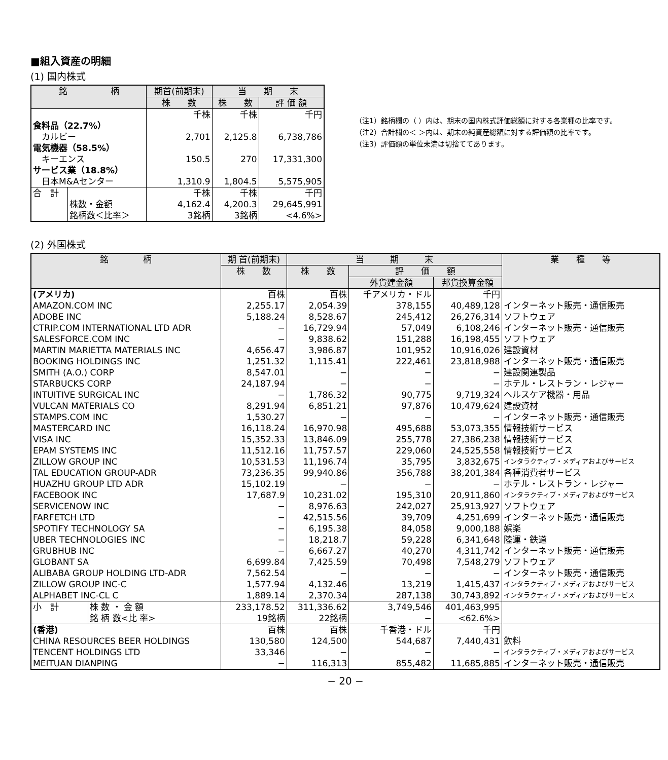■組入資産の明細
(1) 国内株式
| 銘 柄 | | 期首(前期末) | 当 期 末 | |
| --- | --- | --- | --- | --- |
| | | 株 数 | 株 数 | 評 価 額 |
| | | 千株 | 千株 | 千円 |
| 食料品（22.7%） | | | | |
| カルビー | | 2,701 | 2,125.8 | 6,738,786 |
| 電気機器（58.5%） | | | | |
| キーエンス | | 150.5 | 270 | 17,331,300 |
| サービス業（18.8%） | | | | |
| 日本M&Aセンター | | 1,310.9 | 1,804.5 | 5,575,905 |
| 合 計 | | 千株 | 千株 | 千円 |
| | 株数・金額 | 4,162.4 | 4,200.3 | 29,645,991 |
| | 銘柄数＜比率＞ | 3銘柄 | 3銘柄 | <4.6%> |
（注1）銘柄欄の（ ）内は、期末の国内株式評価総額に対する各業種の比率です。
（注2）合計欄の＜ ＞内は、期末の純資産総額に対する評価額の比率です。
（注3）評価額の単位未満は切捨ててあります。
(2) 外国株式
| 銘 柄 | | 期 首(前期末) | 当 期 末 | | | 業 種 等 |
| --- | --- | --- | --- | --- | --- | --- |
| | | 株 数 | 株 数 | 評 価 額 | | |
| | | | | 外貨建金額 | 邦貨換算金額 | |
| (アメリカ) | | 百株 | 百株 | 千アメリカ・ドル | 千円 | |
| AMAZON.COM INC | | 2,255.17 | 2,054.39 | 378,155 | 40,489,128 | インターネット販売・通信販売 |
| ADOBE INC | | 5,188.24 | 8,528.67 | 245,412 | 26,276,314 | ソフトウェア |
| CTRIP.COM INTERNATIONAL LTD ADR | | − | 16,729.94 | 57,049 | 6,108,246 | インターネット販売・通信販売 |
| SALESFORCE.COM INC | | − | 9,838.62 | 151,288 | 16,198,455 | ソフトウェア |
| MARTIN MARIETTA MATERIALS INC | | 4,656.47 | 3,986.87 | 101,952 | 10,916,026 | 建設資材 |
| BOOKING HOLDINGS INC | | 1,251.32 | 1,115.41 | 222,461 | 23,818,988 | インターネット販売・通信販売 |
| SMITH (A.O.) CORP | | 8,547.01 | − | − | − | 建設関連製品 |
| STARBUCKS CORP | | 24,187.94 | − | − | − | ホテル・レストラン・レジャー |
| INTUITIVE SURGICAL INC | | − | 1,786.32 | 90,775 | 9,719,324 | ヘルスケア機器・用品 |
| VULCAN MATERIALS CO | | 8,291.94 | 6,851.21 | 97,876 | 10,479,624 | 建設資材 |
| STAMPS.COM INC | | 1,530.27 | − | − | − | インターネット販売・通信販売 |
| MASTERCARD INC | | 16,118.24 | 16,970.98 | 495,688 | 53,073,355 | 情報技術サービス |
| VISA INC | | 15,352.33 | 13,846.09 | 255,778 | 27,386,238 | 情報技術サービス |
| EPAM SYSTEMS INC | | 11,512.16 | 11,757.57 | 229,060 | 24,525,558 | 情報技術サービス |
| ZILLOW GROUP INC | | 10,531.53 | 11,196.74 | 35,795 | 3,832,675 | インタラクティブ・メディアおよびサービス |
| TAL EDUCATION GROUP-ADR | | 73,236.35 | 99,940.86 | 356,788 | 38,201,384 | 各種消費者サービス |
| HUAZHU GROUP LTD ADR | | 15,102.19 | − | − | − | ホテル・レストラン・レジャー |
| FACEBOOK INC | | 17,687.9 | 10,231.02 | 195,310 | 20,911,860 | インタラクティブ・メディアおよびサービス |
| SERVICENOW INC | | − | 8,976.63 | 242,027 | 25,913,927 | ソフトウェア |
| FARFETCH LTD | | − | 42,515.56 | 39,709 | 4,251,699 | インターネット販売・通信販売 |
| SPOTIFY TECHNOLOGY SA | | − | 6,195.38 | 84,058 | 9,000,188 | 娯楽 |
| UBER TECHNOLOGIES INC | | − | 18,218.7 | 59,228 | 6,341,648 | 陸運・鉄道 |
| GRUBHUB INC | | − | 6,667.27 | 40,270 | 4,311,742 | インターネット販売・通信販売 |
| GLOBANT SA | | 6,699.84 | 7,425.59 | 70,498 | 7,548,279 | ソフトウェア |
| ALIBABA GROUP HOLDING LTD-ADR | | 7,562.54 | − | − | − | インターネット販売・通信販売 |
| ZILLOW GROUP INC-C | | 1,577.94 | 4,132.46 | 13,219 | 1,415,437 | インタラクティブ・メディアおよびサービス |
| ALPHABET INC-CL C | | 1,889.14 | 2,370.34 | 287,138 | 30,743,892 | インタラクティブ・メディアおよびサービス |
| 小 計 | 株 数 ・ 金 額 | 233,178.52 | 311,336.62 | 3,749,546 | 401,463,995 | |
| | 銘 柄 数<比 率> | 19銘柄 | 22銘柄 | − | <62.6%> | |
| (香港) | | 百株 | 百株 | 千香港・ドル | 千円 | |
| CHINA RESOURCES BEER HOLDINGS | | 130,580 | 124,500 | 544,687 | 7,440,431 | 飲料 |
| TENCENT HOLDINGS LTD | | 33,346 | − | − | − | インタラクティブ・メディアおよびサービス |
| MEITUAN DIANPING | | − | 116,313 | 855,482 | 11,685,885 | インターネット販売・通信販売 |
− 20 −